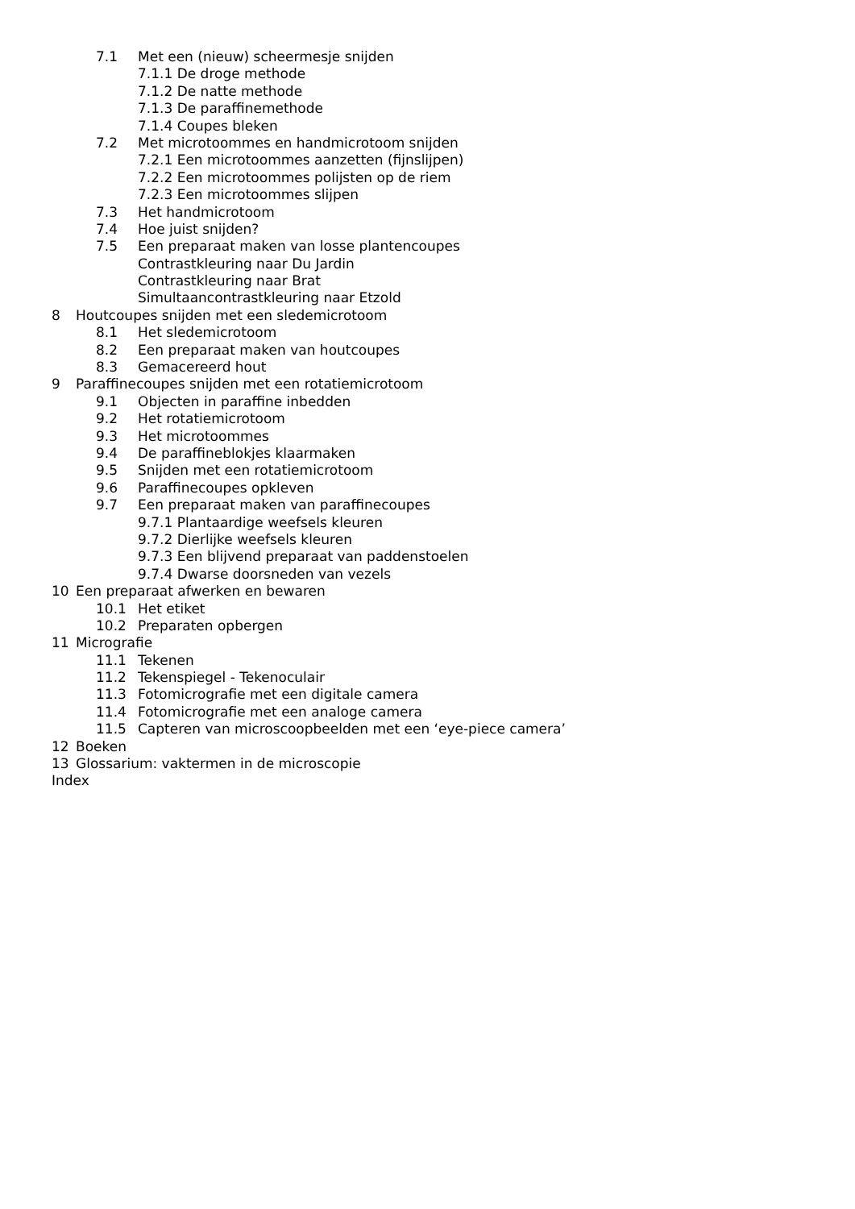7.1 Met een (nieuw) scheermesje snijden
7.1.1 De droge methode
7.1.2 De natte methode
7.1.3 De paraffinemethode
7.1.4 Coupes bleken
7.2 Met microtoommes en handmicrotoom snijden
7.2.1 Een microtoommes aanzetten (fijnslijpen)
7.2.2 Een microtoommes polijsten op de riem
7.2.3 Een microtoommes slijpen
7.3 Het handmicrotoom
7.4 Hoe juist snijden?
7.5 Een preparaat maken van losse plantencoupes
Contrastkleuring naar Du Jardin
Contrastkleuring naar Brat
Simultaancontrastkleuring naar Etzold
8 Houtcoupes snijden met een sledemicrotoom
8.1 Het sledemicrotoom
8.2 Een preparaat maken van houtcoupes
8.3 Gemacereerd hout
9 Paraffinecoupes snijden met een rotatiemicrotoom
9.1 Objecten in paraffine inbedden
9.2 Het rotatiemicrotoom
9.3 Het microtoommes
9.4 De paraffineblokjes klaarmaken
9.5 Snijden met een rotatiemicrotoom
9.6 Paraffinecoupes opkleven
9.7 Een preparaat maken van paraffinecoupes
9.7.1 Plantaardige weefsels kleuren
9.7.2 Dierlijke weefsels kleuren
9.7.3 Een blijvend preparaat van paddenstoelen
9.7.4 Dwarse doorsneden van vezels
10 Een preparaat afwerken en bewaren
10.1 Het etiket
10.2 Preparaten opbergen
11 Micrografie
11.1 Tekenen
11.2 Tekenspiegel - Tekenoculair
11.3 Fotomicrografie met een digitale camera
11.4 Fotomicrografie met een analoge camera
11.5 Capteren van microscoopbeelden met een ‘eye-piece camera’
12 Boeken
13 Glossarium: vaktermen in de microscopie
Index